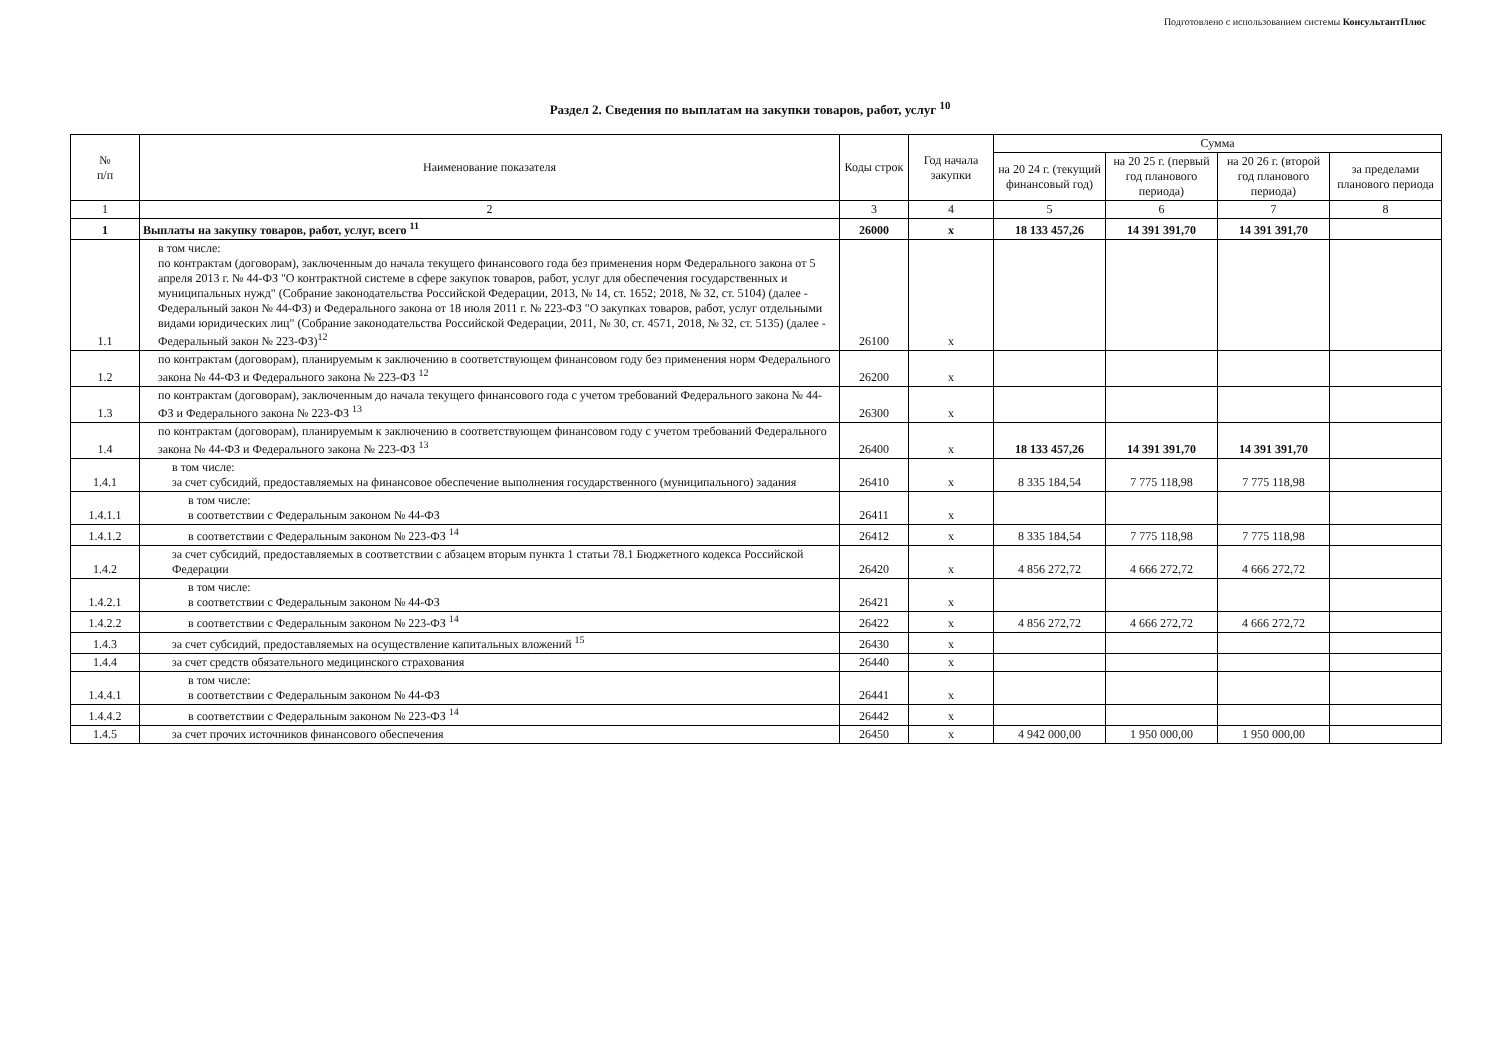Подготовлено с использованием системы КонсультантПлюс
Раздел 2. Сведения по выплатам на закупки товаров, работ, услуг <sup>10</sup>
| № п/п | Наименование показателя | Коды строк | Год начала закупки | Сумма | | | |
| --- | --- | --- | --- | --- | --- | --- | --- |
| | | | | на 20 24 г. (текущий финансовый год) | на 20 25 г. (первый год планового периода) | на 20 26 г. (второй год планового периода) | за пределами планового периода |
| 1 | 2 | 3 | 4 | 5 | 6 | 7 | 8 |
| 1 | Выплаты на закупку товаров, работ, услуг, всего <sup>11</sup> | 26000 | x | 18 133 457,26 | 14 391 391,70 | 14 391 391,70 | |
| 1.1 | в том числе: по контрактам (договорам), заключенным до начала текущего финансового года без применения норм Федерального закона от 5 апреля 2013 г. № 44-ФЗ "О контрактной системе в сфере закупок товаров, работ, услуг для обеспечения государственных и муниципальных нужд" (Собрание законодательства Российской Федерации, 2013, № 14, ст. 1652; 2018, № 32, ст. 5104) (далее - Федеральный закон № 44-ФЗ) и Федерального закона от 18 июля 2011 г. № 223-ФЗ "О закупках товаров, работ, услуг отдельными видами юридических лиц" (Собрание законодательства Российской Федерации, 2011, № 30, ст. 4571, 2018, № 32, ст. 5135) (далее - Федеральный закон № 223-ФЗ)<sup>12</sup> | 26100 | x | | | | |
| 1.2 | по контрактам (договорам), планируемым к заключению в соответствующем финансовом году без применения норм Федерального закона № 44-ФЗ и Федерального закона № 223-ФЗ <sup>12</sup> | 26200 | x | | | | |
| 1.3 | по контрактам (договорам), заключенным до начала текущего финансового года с учетом требований Федерального закона № 44-ФЗ и Федерального закона № 223-ФЗ <sup>13</sup> | 26300 | x | | | | |
| 1.4 | по контрактам (договорам), планируемым к заключению в соответствующем финансовом году с учетом требований Федерального закона № 44-ФЗ и Федерального закона № 223-ФЗ <sup>13</sup> | 26400 | x | 18 133 457,26 | 14 391 391,70 | 14 391 391,70 | |
| 1.4.1 | в том числе: за счет субсидий, предоставляемых на финансовое обеспечение выполнения государственного (муниципального) задания | 26410 | x | 8 335 184,54 | 7 775 118,98 | 7 775 118,98 | |
| 1.4.1.1 | в том числе: в соответствии с Федеральным законом № 44-ФЗ | 26411 | x | | | | |
| 1.4.1.2 | в соответствии с Федеральным законом № 223-ФЗ <sup>14</sup> | 26412 | x | 8 335 184,54 | 7 775 118,98 | 7 775 118,98 | |
| 1.4.2 | за счет субсидий, предоставляемых в соответствии с абзацем вторым пункта 1 статьи 78.1 Бюджетного кодекса Российской Федерации | 26420 | x | 4 856 272,72 | 4 666 272,72 | 4 666 272,72 | |
| 1.4.2.1 | в том числе: в соответствии с Федеральным законом № 44-ФЗ | 26421 | x | | | | |
| 1.4.2.2 | в соответствии с Федеральным законом № 223-ФЗ <sup>14</sup> | 26422 | x | 4 856 272,72 | 4 666 272,72 | 4 666 272,72 | |
| 1.4.3 | за счет субсидий, предоставляемых на осуществление капитальных вложений <sup>15</sup> | 26430 | x | | | | |
| 1.4.4 | за счет средств обязательного медицинского страхования | 26440 | x | | | | |
| 1.4.4.1 | в том числе: в соответствии с Федеральным законом № 44-ФЗ | 26441 | x | | | | |
| 1.4.4.2 | в соответствии с Федеральным законом № 223-ФЗ <sup>14</sup> | 26442 | x | | | | |
| 1.4.5 | за счет прочих источников финансового обеспечения | 26450 | x | 4 942 000,00 | 1 950 000,00 | 1 950 000,00 | |